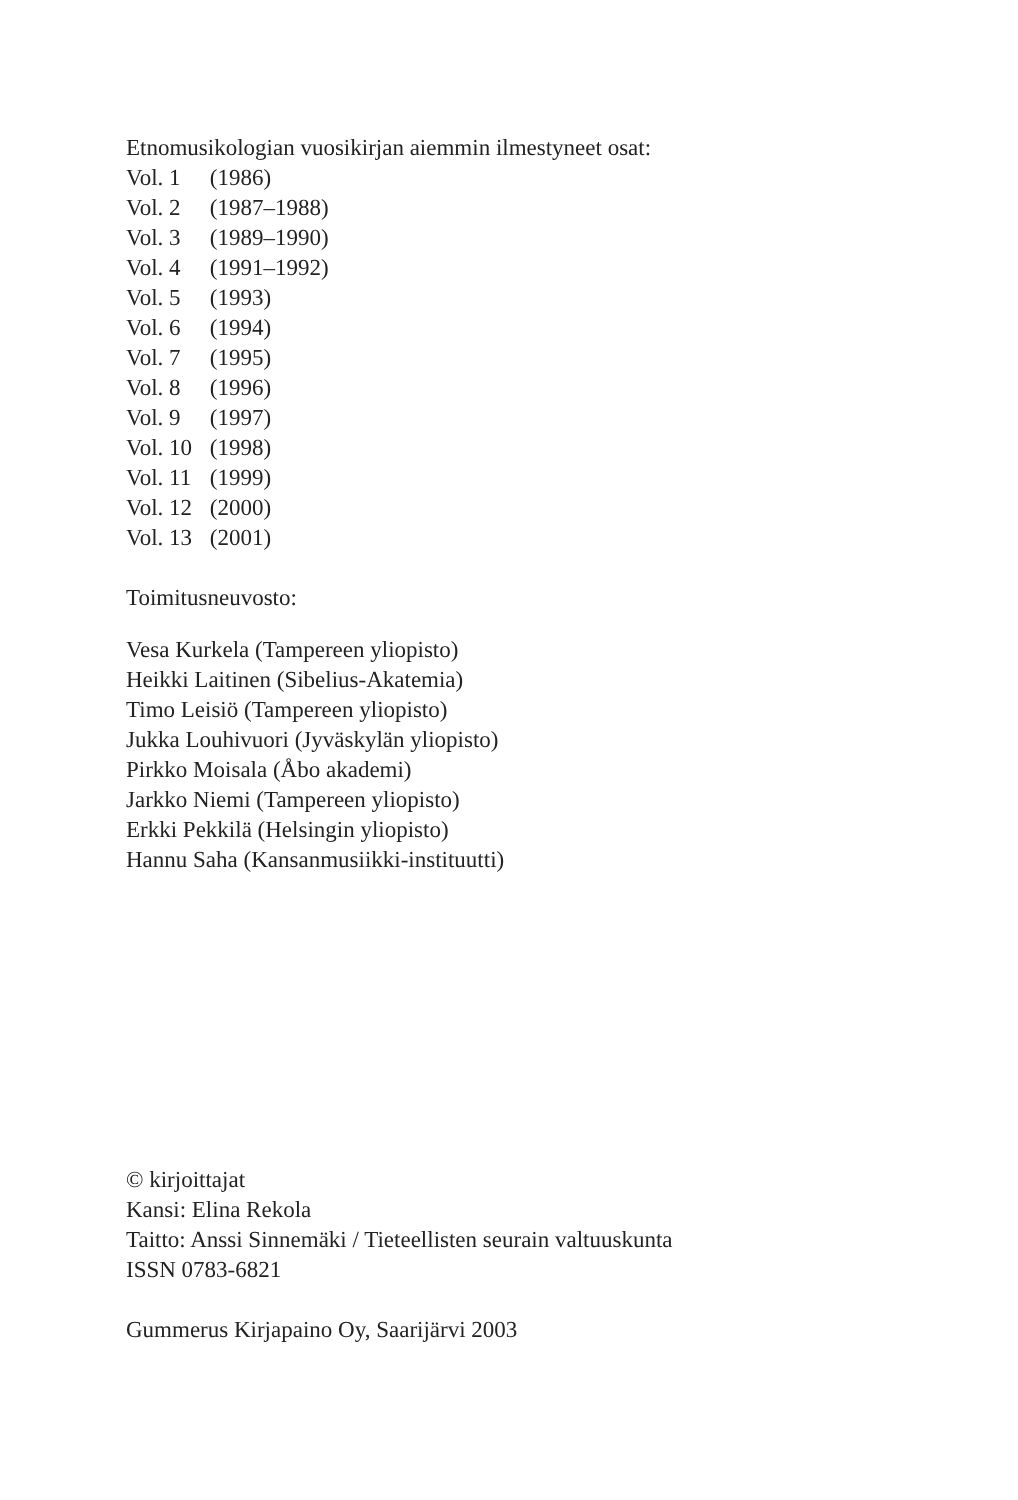Etnomusikologian vuosikirjan aiemmin ilmestyneet osat:
Vol. 1 (1986)
Vol. 2 (1987–1988)
Vol. 3 (1989–1990)
Vol. 4 (1991–1992)
Vol. 5 (1993)
Vol. 6 (1994)
Vol. 7 (1995)
Vol. 8 (1996)
Vol. 9 (1997)
Vol. 10 (1998)
Vol. 11 (1999)
Vol. 12 (2000)
Vol. 13 (2001)
Toimitusneuvosto:
Vesa Kurkela (Tampereen yliopisto)
Heikki Laitinen (Sibelius-Akatemia)
Timo Leisiö (Tampereen yliopisto)
Jukka Louhivuori (Jyväskylän yliopisto)
Pirkko Moisala (Åbo akademi)
Jarkko Niemi (Tampereen yliopisto)
Erkki Pekkilä (Helsingin yliopisto)
Hannu Saha (Kansanmusiikki-instituutti)
© kirjoittajat
Kansi: Elina Rekola
Taitto: Anssi Sinnemäki / Tieteellisten seurain valtuuskunta
ISSN 0783-6821
Gummerus Kirjapaino Oy, Saarijärvi 2003